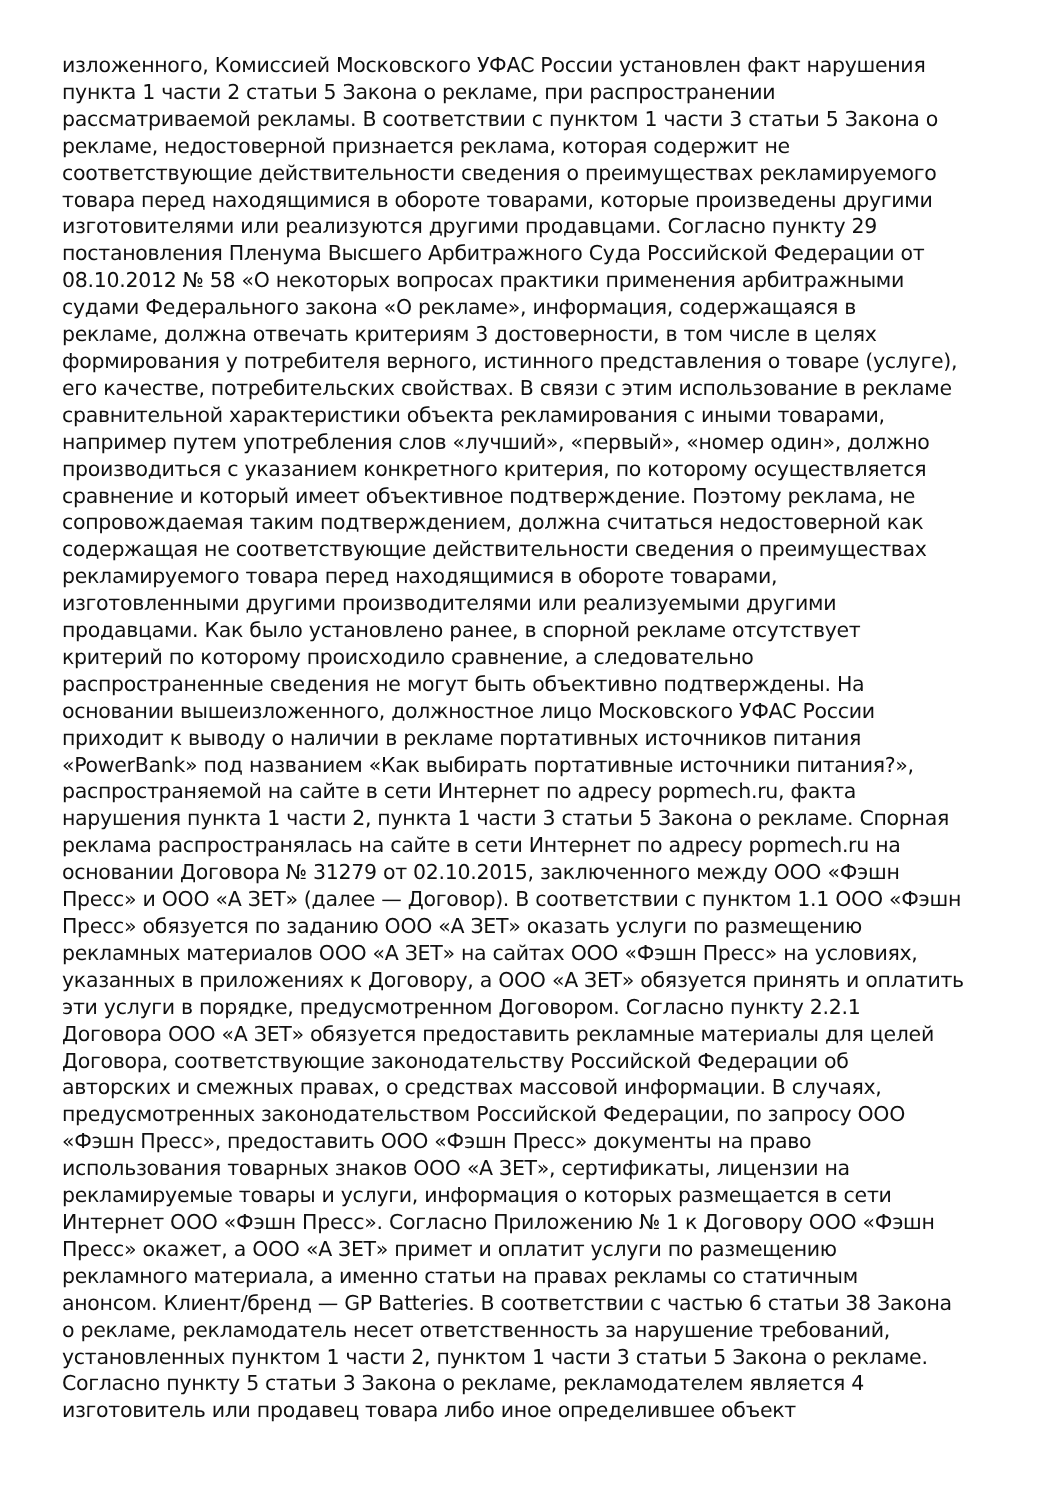изложенного, Комиссией Московского УФАС России установлен факт нарушения
пункта 1 части 2 статьи 5 Закона о рекламе, при распространении
рассматриваемой рекламы. В соответствии с пунктом 1 части 3 статьи 5 Закона о
рекламе, недостоверной признается реклама, которая содержит не
соответствующие действительности сведения о преимуществах рекламируемого
товара перед находящимися в обороте товарами, которые произведены другими
изготовителями или реализуются другими продавцами. Согласно пункту 29
постановления Пленума Высшего Арбитражного Суда Российской Федерации от
08.10.2012 № 58 «О некоторых вопросах практики применения арбитражными
судами Федерального закона «О рекламе», информация, содержащаяся в
рекламе, должна отвечать критериям 3 достоверности, в том числе в целях
формирования у потребителя верного, истинного представления о товаре (услуге),
его качестве, потребительских свойствах. В связи с этим использование в рекламе
сравнительной характеристики объекта рекламирования с иными товарами,
например путем употребления слов «лучший», «первый», «номер один», должно
производиться с указанием конкретного критерия, по которому осуществляется
сравнение и который имеет объективное подтверждение. Поэтому реклама, не
сопровождаемая таким подтверждением, должна считаться недостоверной как
содержащая не соответствующие действительности сведения о преимуществах
рекламируемого товара перед находящимися в обороте товарами,
изготовленными другими производителями или реализуемыми другими
продавцами. Как было установлено ранее, в спорной рекламе отсутствует
критерий по которому происходило сравнение, а следовательно
распространенные сведения не могут быть объективно подтверждены. На
основании вышеизложенного, должностное лицо Московского УФАС России
приходит к выводу о наличии в рекламе портативных источников питания
«PowerBank» под названием «Как выбирать портативные источники питания?»,
распространяемой на сайте в сети Интернет по адресу popmech.ru, факта
нарушения пункта 1 части 2, пункта 1 части 3 статьи 5 Закона о рекламе. Спорная
реклама распространялась на сайте в сети Интернет по адресу popmech.ru на
основании Договора № 31279 от 02.10.2015, заключенного между ООО «Фэшн
Пресс» и ООО «А ЗЕТ» (далее — Договор). В соответствии с пунктом 1.1 ООО «Фэшн
Пресс» обязуется по заданию ООО «А ЗЕТ» оказать услуги по размещению
рекламных материалов ООО «А ЗЕТ» на сайтах ООО «Фэшн Пресс» на условиях,
указанных в приложениях к Договору, а ООО «А ЗЕТ» обязуется принять и оплатить
эти услуги в порядке, предусмотренном Договором. Согласно пункту 2.2.1
Договора ООО «А ЗЕТ» обязуется предоставить рекламные материалы для целей
Договора, соответствующие законодательству Российской Федерации об
авторских и смежных правах, о средствах массовой информации. В случаях,
предусмотренных законодательством Российской Федерации, по запросу ООО
«Фэшн Пресс», предоставить ООО «Фэшн Пресс» документы на право
использования товарных знаков ООО «А ЗЕТ», сертификаты, лицензии на
рекламируемые товары и услуги, информация о которых размещается в сети
Интернет ООО «Фэшн Пресс». Согласно Приложению № 1 к Договору ООО «Фэшн
Пресс» окажет, а ООО «А ЗЕТ» примет и оплатит услуги по размещению
рекламного материала, а именно статьи на правах рекламы со статичным
анонсом. Клиент/бренд — GP Batteries. В соответствии с частью 6 статьи 38 Закона
о рекламе, рекламодатель несет ответственность за нарушение требований,
установленных пунктом 1 части 2, пунктом 1 части 3 статьи 5 Закона о рекламе.
Согласно пункту 5 статьи 3 Закона о рекламе, рекламодателем является 4
изготовитель или продавец товара либо иное определившее объект